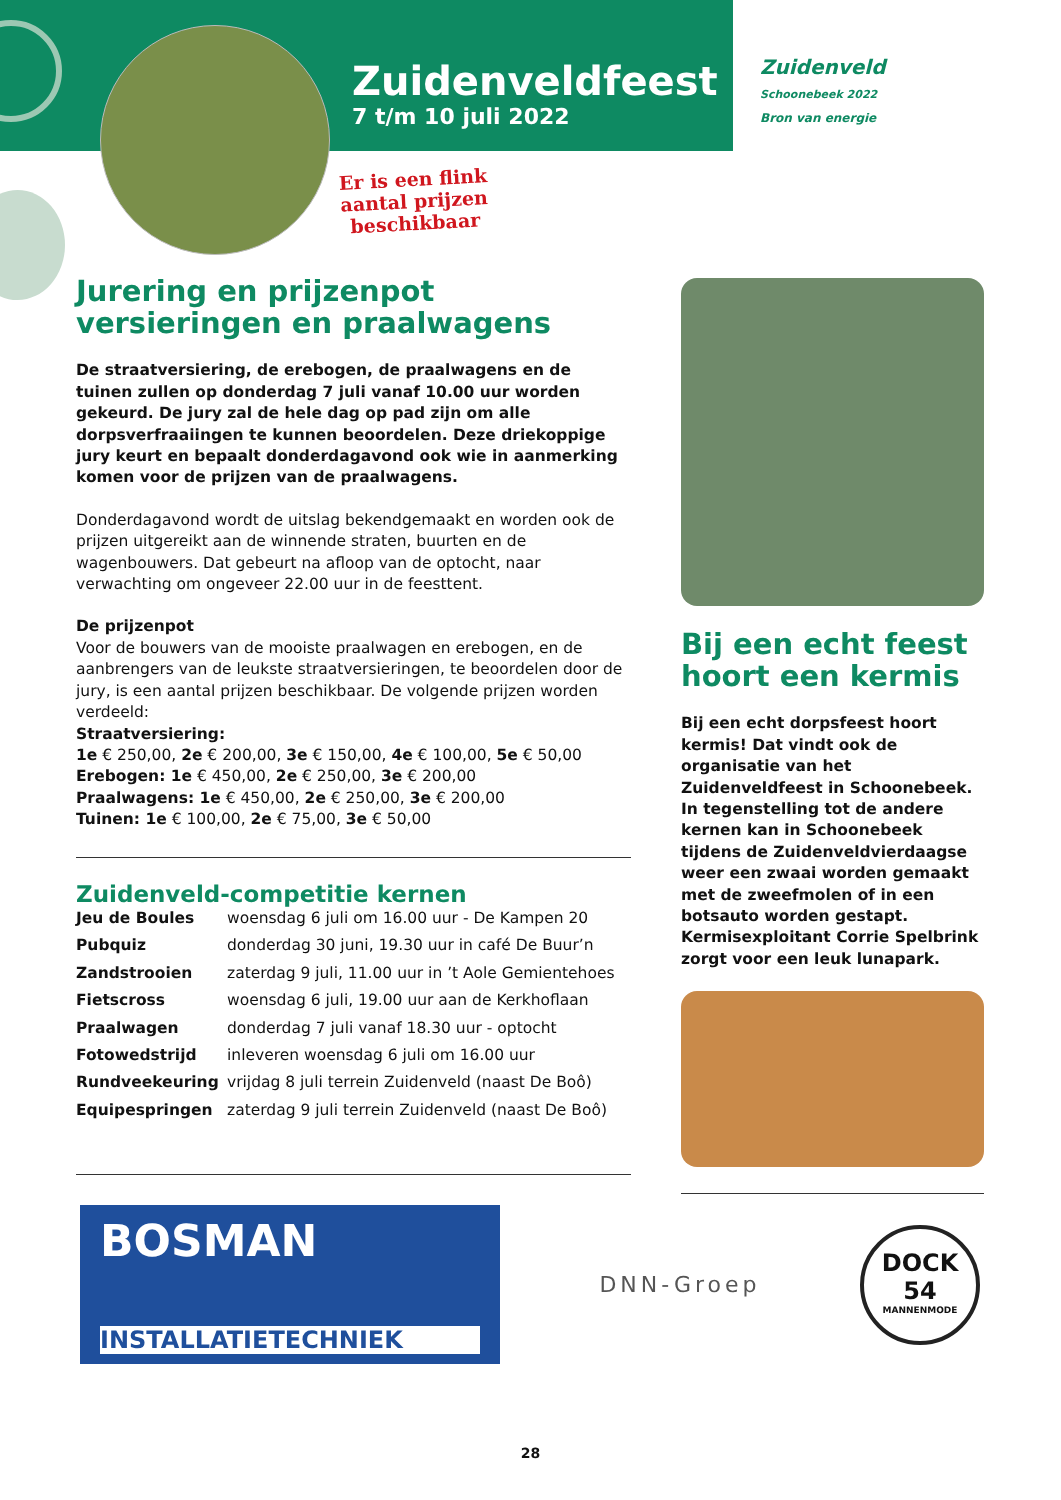Zuidenveldfeest
7 t/m 10 juli 2022
Zuidenveld
Schoonebeek 2022
Bron van energie
Er is een flink
aantal prijzen
beschikbaar
Jurering en prijzenpot versieringen en praalwagens
De straatversiering, de erebogen, de praalwagens en de tuinen zullen op donderdag 7 juli vanaf 10.00 uur worden gekeurd. De jury zal de hele dag op pad zijn om alle dorpsverfraaiingen te kunnen beoordelen. Deze driekoppige jury keurt en bepaalt donderdagavond ook wie in aanmerking komen voor de prijzen van de praalwagens.
Donderdagavond wordt de uitslag bekendgemaakt en worden ook de prijzen uitgereikt aan de winnende straten, buurten en de wagenbouwers. Dat gebeurt na afloop van de optocht, naar verwachting om ongeveer 22.00 uur in de feesttent.
De prijzenpot
Voor de bouwers van de mooiste praalwagen en erebogen, en de aanbrengers van de leukste straatversieringen, te beoordelen door de jury, is een aantal prijzen beschikbaar. De volgende prijzen worden verdeeld:
Straatversiering:
1e € 250,00, 2e € 200,00, 3e € 150,00, 4e € 100,00, 5e € 50,00
Erebogen: 1e € 450,00, 2e € 250,00, 3e € 200,00
Praalwagens: 1e € 450,00, 2e € 250,00, 3e € 200,00
Tuinen: 1e € 100,00, 2e € 75,00, 3e € 50,00
Zuidenveld-competitie kernen
| Jeu de Boules | woensdag 6 juli om 16.00 uur - De Kampen 20 |
| Pubquiz | donderdag 30 juni, 19.30 uur in café De Buur’n |
| Zandstrooien | zaterdag 9 juli, 11.00 uur in ’t Aole Gemientehoes |
| Fietscross | woensdag 6 juli, 19.00 uur aan de Kerkhoflaan |
| Praalwagen | donderdag 7 juli vanaf 18.30 uur - optocht |
| Fotowedstrijd | inleveren woensdag 6 juli om 16.00 uur |
| Rundveekeuring | vrijdag 8 juli terrein Zuidenveld (naast De Boô) |
| Equipespringen | zaterdag 9 juli terrein Zuidenveld (naast De Boô) |
Bij een echt feest hoort een kermis
Bij een echt dorpsfeest hoort kermis! Dat vindt ook de organisatie van het Zuidenveldfeest in Schoonebeek.
In tegenstelling tot de andere kernen kan in Schoonebeek tijdens de Zuidenveldvierdaagse weer een zwaai worden gemaakt met de zweefmolen of in een botsauto worden gestapt. Kermisexploitant Corrie Spelbrink zorgt voor een leuk lunapark.
BOSMAN
INSTALLATIETECHNIEK
DNN-Groep
DOCK
54
MANNENMODE
28